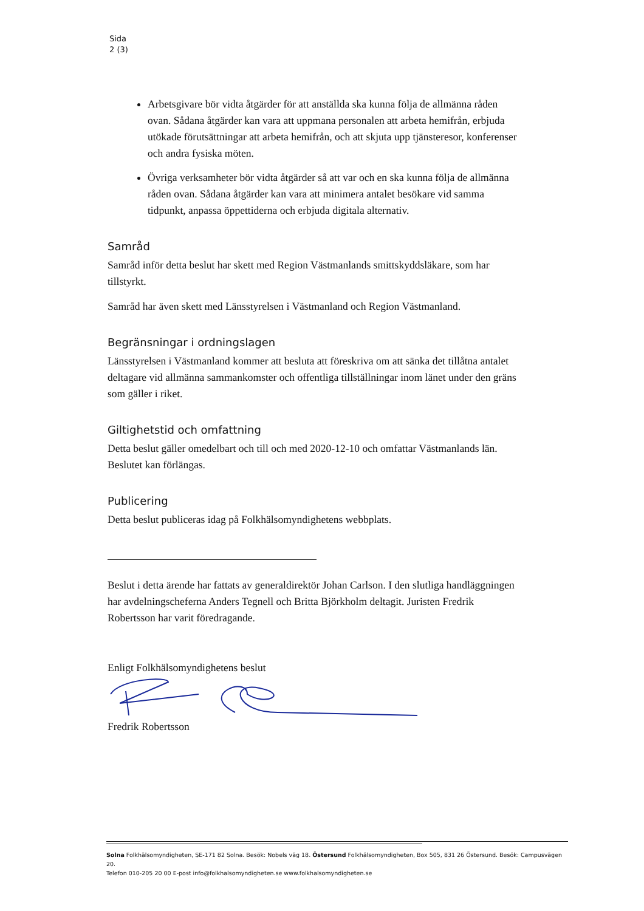Sida
2 (3)
Arbetsgivare bör vidta åtgärder för att anställda ska kunna följa de allmänna råden ovan. Sådana åtgärder kan vara att uppmana personalen att arbeta hemifrån, erbjuda utökade förutsättningar att arbeta hemifrån, och att skjuta upp tjänsteresor, konferenser och andra fysiska möten.
Övriga verksamheter bör vidta åtgärder så att var och en ska kunna följa de allmänna råden ovan. Sådana åtgärder kan vara att minimera antalet besökare vid samma tidpunkt, anpassa öppettiderna och erbjuda digitala alternativ.
Samråd
Samråd inför detta beslut har skett med Region Västmanlands smittskyddsläkare, som har tillstyrkt.
Samråd har även skett med Länsstyrelsen i Västmanland och Region Västmanland.
Begränsningar i ordningslagen
Länsstyrelsen i Västmanland kommer att besluta att föreskriva om att sänka det tillåtna antalet deltagare vid allmänna sammankomster och offentliga tillställningar inom länet under den gräns som gäller i riket.
Giltighetstid och omfattning
Detta beslut gäller omedelbart och till och med 2020-12-10 och omfattar Västmanlands län. Beslutet kan förlängas.
Publicering
Detta beslut publiceras idag på Folkhälsomyndighetens webbplats.
Beslut i detta ärende har fattats av generaldirektör Johan Carlson. I den slutliga handläggningen har avdelningscheferna Anders Tegnell och Britta Björkholm deltagit. Juristen Fredrik Robertsson har varit föredragande.
Enligt Folkhälsomyndighetens beslut
Fredrik Robertsson
Solna Folkhälsomyndigheten, SE-171 82 Solna. Besök: Nobels väg 18. Östersund Folkhälsomyndigheten, Box 505, 831 26 Östersund. Besök: Campusvägen 20.
Telefon 010-205 20 00 E-post info@folkhalsomyndigheten.se www.folkhalsomyndigheten.se